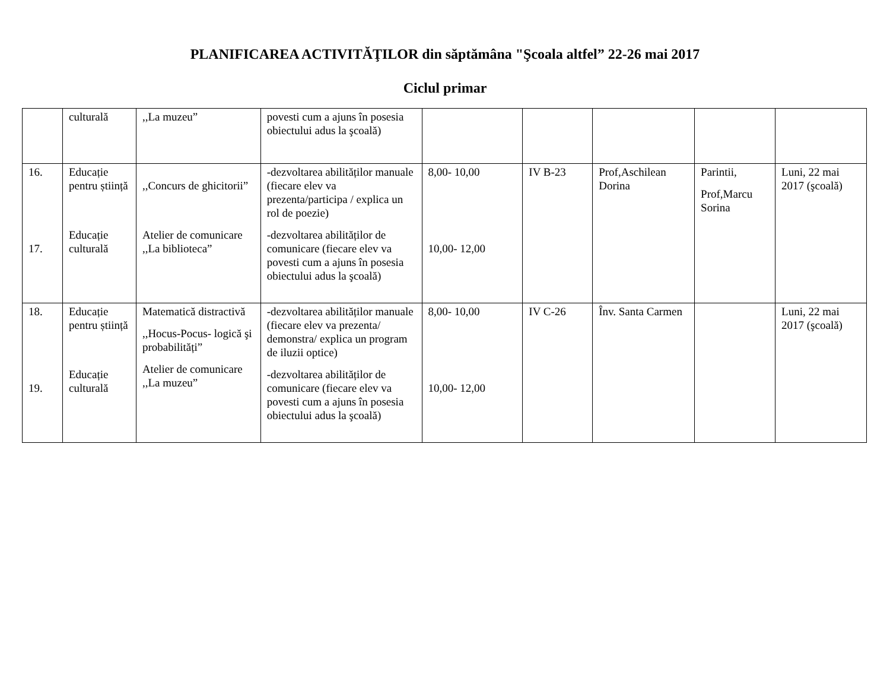PLANIFICAREA ACTIVITĂŢILOR din săptămâna "Şcoala altfel” 22-26 mai 2017
Ciclul primar
| | culturală | ,,La muzeu” | povesti cum a ajuns în posesia obiectului adus la şcoală) | | | | | |
| 16. 17. | Educație pentru știință Educație culturală | ,,Concurs de ghicitorii” Atelier de comunicare ,,La biblioteca” | -dezvoltarea abilităților manuale (fiecare elev va prezenta/participa / explica un rol de poezie) -dezvoltarea abilităților de comunicare (fiecare elev va povesti cum a ajuns în posesia obiectului adus la şcoală) | 8,00- 10,00 10,00- 12,00 | IV B-23 | Prof,Aschilean Dorina | Parintii, Prof,Marcu Sorina | Luni, 22 mai 2017 (şcoală) |
| 18. 19. | Educație pentru știință Educație culturală | Matematică distractivă ,,Hocus-Pocus- logică şi probabilități” Atelier de comunicare ,,La muzeu” | -dezvoltarea abilităților manuale (fiecare elev va prezenta/ demonstra/ explica un program de iluzii optice) -dezvoltarea abilităților de comunicare (fiecare elev va povesti cum a ajuns în posesia obiectului adus la şcoală) | 8,00- 10,00 10,00- 12,00 | IV C-26 | Înv. Santa Carmen | | Luni, 22 mai 2017 (şcoală) |